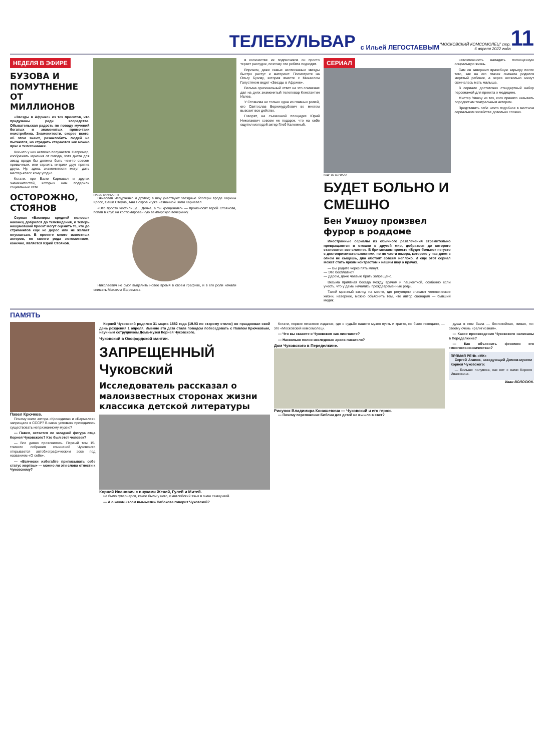ТЕЛЕБУЛЬВАР
с Ильей ЛЕГОСТАЕВЫМ
“МОСКОВСКИЙ КОМСОМОЛЕЦ” стр.
6 апреля 2022 года
11
НЕДЕЛЯ В ЭФИРЕ
БУЗОВА И ПОМУТНЕНИЕ ОТ МИЛЛИОНОВ
«Звезды в Африке» из тех проектов, что придуманы ради злорадства. Обывательская радость по поводу мучений богатых и знаменитых прямо-таки неистребима. Знаменитости, скорее всего, об этом знают, разажлобить людей не пытаются, но страдать стараются как можно ярче и телегеничнее.
Кое-что у них неплохо получается. Например, изображать мучения от голода, хотя диета для звезд вроде бы должна быть чем-то совсем привычным, или строить интриги друг против друга. Ну, здесь знаменитости могут дать мастер-класс кому угодно.
Кстати, про Валю Карнавал и других знаменитостей, которых нам подарили социальные сети.
ОСТОРОЖНО, СТОЯНОВ
Сериал «Вампиры средней полосы» наконец добрался до телевидения, и теперь нашумевший проект могут оценить те, кто до стримингов еще не дорос или не желает опускаться. В проекте много известных актеров, но своего рода локомотивом, конечно, является Юрий Стоянов.
ПРЕСС-СЛУЖБА ТНТ
Вячеслав Чепурченко и другие) в шоу участвуют звездные блогеры вроде Карины Кросс, Саши Стоуна, Ани Покров и уже названной Вали Карнавал.
«Это просто чистилище... Дочка, а ты крещеная?» — произносит герой Стоянова, попав в клуб на костюмированную вампирскую вечеринку.
Николаевич не смог выделить новое время в своем графике, и в его роли начали снимать Михаила Ефремова.
в количестве их подписчиков он просто теряет рассудок, поэтому эти ребята подходят.
Впрочем, даже самые неотесанные звезды быстро растут и матереют. Посмотрите на Ольгу Бузову, которая вместе с Михаилом Галустяном ведет «Звезды в Африке».
Весьма оригинальный ответ на это сомнение дал на днях знаменитый телеповар Константин Ивлев.
У Стоянова не только одна из главных ролей, его Святослав Верникудубович во многом вывозит все действо.
Говорят, на съемочной площадке Юрий Николаевич совсем не подарок, что на себе ощутил молодой актер Глеб Калюжный.
СЕРИАЛ
КАДР ИЗ СЕРИАЛА
БУДЕТ БОЛЬНО И СМЕШНО
Бен Уишоу произвел фурор в роддоме
Иностранные сериалы из обычного развлечения стремительно превращаются в окошко в другой мир, добраться до которого становится все сложнее. В британском проекте «Будет больно» негусто с достопримечательностями, но по части юмора, которого у нас днем с огнем не сыщешь, два обстоят совсем неплохо. И еще этот сериал может стать ярким контрастом к нашим шоу о врачах.
— Вы родите через пять минут.
— Это бесплатно?
— Даром, даже чаевые брать запрещено.
Весьма приятная беседа между врачом и пациенткой, особенно если учесть, что у дамы начались преждевременные роды.
Такой мрачный взгляд на место, где регулярно спасают человеческие жизни, наверное, можно объяснить тем, что автор сценария — бывший медик.
невозможность наладить полноценную социальную жизнь.
Сам он завершил врачебную карьеру после того, как на его глазах сначала родился мертвый ребенок, а через несколько минут скончалась мать малыша.
В сериале достаточно стандартный набор персонажей для проекта о медицине.
Мистер Уишоу из тех, кого принято называть породистым театральным актером.
Представить себе нечто подобное в местном сериальном хозяйстве довольно сложно.
ПАМЯТЬ
Павел Крючков.
Почему книги автора «Крокодила» и «Бармалея» запрещали в СССР? В каких условиях приходилось существовать непризнанному музею?
— Павел, остается ли загадкой фигура отца Корнея Чуковского? Кто был этот человек?
— Все давно прояснилось. Первый том 15-томного собрания сочинений Чуковского открывается автобиографическим эссе под названием «О себе».
— «Всячески избегайте приписывать себе статус жертвы» — можно ли эти слова отнести к Чуковскому?
Корней Чуковский родился 31 марта 1882 года (19.03 по старому стилю) но праздновал свой день рождения 1 апреля. Именно эта дата стала поводом побеседовать с Павлом Крючковым, научным сотрудником Дома-музея Корнея Чуковского.
Чуковский в Оксфордской мантии.
ЗАПРЕЩЕННЫЙ Чуковский
Исследователь рассказал о малоизвестных сторонах жизни классика детской литературы
Корней Иванович с внуками Женей, Гулей и Митей.
не было гувернеров, какие были у него, и английский язык я знаю самоучкой.
— А о каком «злом вымысле» Набокова говорит Чуковский?
Кстати, первое печатное издание, где о судьбе нашего музея пусть и кратко, но было поведано, — это «Московский комсомолец».
— Что вы скажете о Чуковском как лингвисте?
— Насколько полно исследован архив писателя?
Дом Чуковского в Переделкине.
Рисунок Владимира Конашевича — Чуковский и его герои.
— Почему переложение Библии для детей не вышло в свет?
душа в нем была — беспокойная, живая, по-своему очень «религиозная».
— Какие произведения Чуковского написаны в Переделкине?
— Как объяснить феномен его «многостаночничества»?
ПРЯМАЯ РЕЧЬ «МК»
Сергей Агапов, заведующий Домом-музеем Корнея Чуковского:
— Больше полувека, как нет с нами Корнея Ивановича.
Иван ВОЛОСЮК.